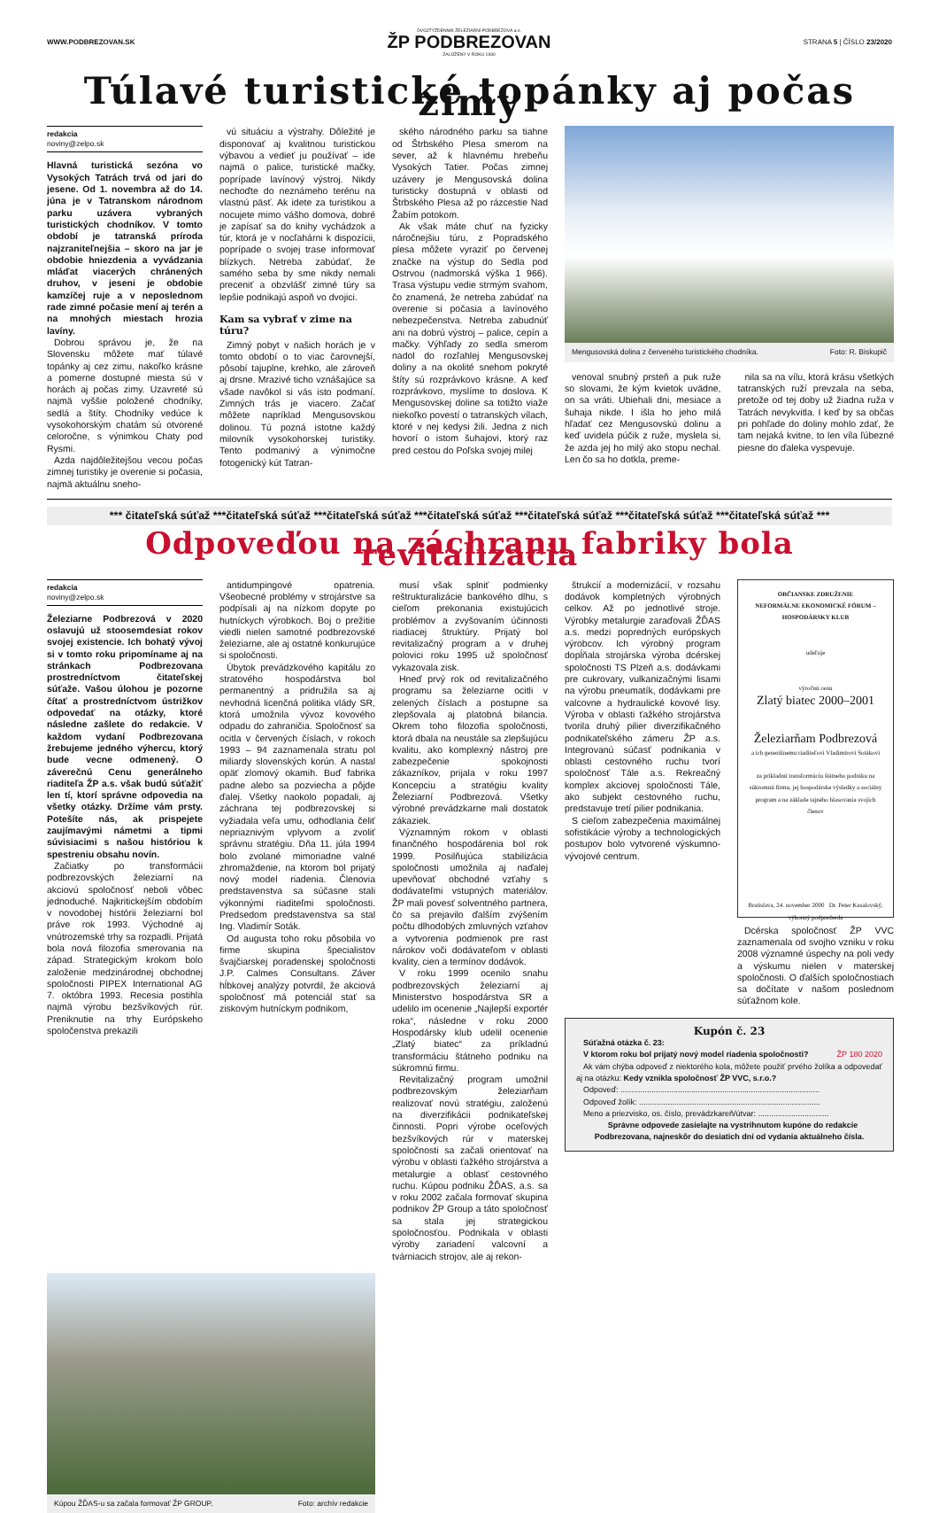WWW.PODBREZOVAN.SK
DVOJTÝŽDENNÍK ŽELEZIARNÍ PODBREZOVÁ a.s.
ŽP PODBREZOVAN
ZALOŽENÝ V ROKU 1930
STRANA 5 | ČÍSLO 23/2020
Túlavé turistické topánky aj počas zimy
redakcia
noviny@zelpo.sk
Hlavná turistická sezóna vo Vysokých Tatrách trvá od jari do jesene. Od 1. novembra až do 14. júna je v Tatranskom národnom parku uzávera vybraných turistických chodníkov. V tomto období je tatranská príroda najzraniteľnejšia – skoro na jar je obdobie hniezdenia a vyvádzania mláďat viacerých chránených druhov, v jeseni je obdobie kamzíčej ruje a v neposlednom rade zimné počasie mení aj terén a na mnohých miestach hrozia lavíny.
Dobrou správou je, že na Slovensku môžete mať túlavé topánky aj cez zimu, nakoľko krásne a pomerne dostupné miesta sú v horách aj počas zimy. Uzavreté sú najmä vyššie položené chodníky, sedlá a štíty. Chodníky vedúce k vysokohorským chatám sú otvorené celoročne, s výnimkou Chaty pod Rysmi.
Azda najdôležitejšou vecou počas zimnej turistiky je overenie si počasia, najmä aktuálnu sneho-
vú situáciu a výstrahy. Dôležité je disponovať aj kvalitnou turistickou výbavou a vedieť ju používať – ide najmä o palice, turistické mačky, poprípade lavínový výstroj. Nikdy nechoďte do neznámeho terénu na vlastnú päsť. Ak idete za turistikou a nocujete mimo vášho domova, dobré je zapísať sa do knihy vychádzok a túr, ktorá je v nocľahárni k dispozícii, poprípade o svojej trase informovať blízkych. Netreba zabúdať, že samého seba by sme nikdy nemali preceniť a obzvlášť zimné túry sa lepšie podnikajú aspoň vo dvojici.
Kam sa vybrať v zime na túru?
Zimný pobyt v našich horách je v tomto období o to viac čarovnejší, pôsobí tajuplne, krehko, ale zároveň aj drsne. Mrazivé ticho vznášajúce sa všade navôkol si vás isto podmaní. Zimných trás je viacero. Začať môžete napríklad Mengusovskou dolinou. Tú pozná istotne každý milovník vysokohorskej turistiky. Tento podmanivý a výnimočne fotogenický kút Tatran-
ského národného parku sa tiahne od Štrbského Plesa smerom na sever, až k hlavnému hrebeňu Vysokých Tatier. Počas zimnej uzávery je Mengusovská dolina turisticky dostupná v oblasti od Štrbského Plesa až po rázcestie Nad Žabím potokom.
Ak však máte chuť na fyzicky náročnejšiu túru, z Popradského plesa môžete vyraziť po červenej značke na výstup do Sedla pod Ostrvou (nadmorská výška 1 966). Trasa výstupu vedie strmým svahom, čo znamená, že netreba zabúdať na overenie si počasia a lavínového nebezpečenstva. Netreba zabudnúť ani na dobrú výstroj – palice, cepín a mačky. Výhľady zo sedla smerom nadol do rozľahlej Mengusovskej doliny a na okolité snehom pokryté štíty sú rozprávkovo krásne. A keď rozprávkovo, myslíme to doslova. K Mengusovskej doline sa totižto viaže niekoľko povestí o tatranských vílach, ktoré v nej kedysi žili. Jedna z nich hovorí o istom šuhajovi, ktorý raz pred cestou do Poľska svojej milej
Mengusovská dolina z červeného turistického chodníka. Foto: R. Biskupič
venoval snubný prsteň a puk ruže so slovami, že kým kvietok uvädne, on sa vráti. Ubiehali dni, mesiace a šuhaja nikde. I išla ho jeho milá hľadať cez Mengusovskú dolinu a keď uvidela púčik z ruže, myslela si, že azda jej ho milý ako stopu nechal. Len čo sa ho dotkla, preme-
nila sa na vílu, ktorá krásu všetkých tatranských ruží prevzala na seba, pretože od tej doby už žiadna ruža v Tatrách nevykvitla. I keď by sa občas pri pohľade do doliny mohlo zdať, že tam nejaká kvitne, to len víla ľúbezné piesne do ďaleka vyspevuje.
*** čitateľská súťaž ***čitateľská súťaž ***čitateľská súťaž ***čitateľská súťaž ***čitateľská súťaž ***čitateľská súťaž ***čitateľská súťaž ***
Odpoveďou na záchranu fabriky bola revitalizácia
redakcia
noviny@zelpo.sk
Železiarne Podbrezová v 2020 oslavujú už stoosemdesiat rokov svojej existencie. Ich bohatý vývoj si v tomto roku pripomíname aj na stránkach Podbrezovana prostredníctvom čitateľskej súťaže. Vašou úlohou je pozorne čítať a prostredníctvom ústrižkov odpovedať na otázky, ktoré následne zašlete do redakcie. V každom vydaní Podbrezovana žrebujeme jedného výhercu, ktorý bude vecne odmenený. O záverečnú Cenu generálneho riaditeľa ŽP a.s. však budú súťažiť len tí, ktorí správne odpovedia na všetky otázky. Držíme vám prsty. Potešíte nás, ak prispejete zaujímavými námetmi a tipmi súvisiacimi s našou históriou k spestreniu obsahu novín.
Začiatky po transformácii podbrezovských železiarní na akciovú spoločnosť neboli vôbec jednoduché. Najkritickejším obdobím v novodobej histórii železiarní bol práve rok 1993. Východné aj vnútrozemské trhy sa rozpadli. Prijatá bola nová filozofia smerovania na západ. Strategickým krokom bolo založenie medzinárodnej obchodnej spoločnosti PIPEX International AG 7. októbra 1993. Recesia postihla najmä výrobu bezšvíkových rúr. Preniknutie na trhy Európskeho spoločenstva prekazili
antidumpingové opatrenia. Všeobecné problémy v strojárstve sa podpísali aj na nízkom dopyte po hutníckych výrobkoch. Boj o prežitie viedli nielen samotné podbrezovské železiarne, ale aj ostatné konkurujúce si spoločnosti.
Úbytok prevádzkového kapitálu zo stratového hospodárstva bol permanentný a pridružila sa aj nevhodná licenčná politika vlády SR, ktorá umožnila vývoz kovového odpadu do zahraničia. Spoločnosť sa ocitla v červených číslach, v rokoch 1993 – 94 zaznamenala stratu pol miliardy slovenských korún. A nastal opäť zlomový okamih. Buď fabrika padne alebo sa pozviecha a pôjde ďalej. Všetky naokolo popadali, aj záchrana tej podbrezovskej si vyžiadala veľa umu, odhodlania čeliť nepriaznivým vplyvom a zvoliť správnu stratégiu. Dňa 11. júla 1994 bolo zvolané mimoriadne valné zhromaždenie, na ktorom bol prijatý nový model riadenia. Členovia predstavenstva sa súčasne stali výkonnými riaditeľmi spoločnosti. Predsedom predstavenstva sa stal Ing. Vladimír Soták.
Od augusta toho roku pôsobila vo firme skupina špecialistov švajčiarskej poradenskej spoločnosti J.P. Calmes Consultans. Záver hĺbkovej analýzy potvrdil, že akciová spoločnosť má potenciál stať sa ziskovým hutníckym podnikom,
musí však splniť podmienky reštrukturalizácie bankového dlhu, s cieľom prekonania existujúcich problémov a zvyšovaním účinnosti riadiacej štruktúry. Prijatý bol revitalizačný program a v druhej polovici roku 1995 už spoločnosť vykazovala zisk.
Hneď prvý rok od revitalizačného programu sa železiarne ocitli v zelených číslach a postupne sa zlepšovala aj platobná bilancia. Okrem toho filozofia spoločnosti, ktorá dbala na neustále sa zlepšujúcu kvalitu, ako komplexný nástroj pre zabezpečenie spokojnosti zákazníkov, prijala v roku 1997 Koncepciu a stratégiu kvality Železiarní Podbrezová. Všetky výrobné prevádzkarne mali dostatok zákaziek.
Významným rokom v oblasti finančného hospodárenia bol rok 1999. Posilňujúca stabilizácia spoločnosti umožnila aj naďalej upevňovať obchodné vzťahy s dodávateľmi vstupných materiálov. ŽP mali povesť solventného partnera, čo sa prejavilo ďalším zvýšením počtu dlhodobých zmluvných vzťahov a vytvorenia podmienok pre rast nárokov voči dodávateľom v oblasti kvality, cien a termínov dodávok.
V roku 1999 ocenilo snahu podbrezovských železiarní aj Ministerstvo hospodárstva SR a udelilo im ocenenie „Najlepší exportér roka“, následne v roku 2000 Hospodársky klub udelil ocenenie „Zlatý biatec“ za príkladnú transformáciu štátneho podniku na súkromnú firmu.
Revitalizačný program umožnil podbrezovským železiarňam realizovať novú stratégiu, založenú na diverzifikácii podnikateľskej činnosti. Popri výrobe oceľových bezšvíkových rúr v materskej spoločnosti sa začali orientovať na výrobu v oblasti ťažkého strojárstva a metalurgie a oblasť cestovného ruchu. Kúpou podniku ŽĎAS, a.s. sa v roku 2002 začala formovať skupina podnikov ŽP Group a táto spoločnosť sa stala jej strategickou spoločnosťou. Podnikala v oblasti výroby zariadení valcovní a tvárniacich strojov, ale aj rekon-
štrukcií a modernizácií, v rozsahu dodávok kompletných výrobných celkov. Až po jednotlivé stroje. Výrobky metalurgie zaraďovali ŽĎAS a.s. medzi popredných európskych výrobcov. Ich výrobný program dopĺňala strojárska výroba dcérskej spoločnosti TS Plzeň a.s. dodávkami pre cukrovary, vulkanizačnými lisami na výrobu pneumatík, dodávkami pre valcovne a hydraulické kovové lisy. Výroba v oblasti ťažkého strojárstva tvorila druhý pilier diverzifikačného podnikateľského zámeru ŽP a.s. Integrovanú súčasť podnikania v oblasti cestovného ruchu tvorí spoločnosť Tále a.s. Rekreačný komplex akciovej spoločnosti Tále, ako subjekt cestovného ruchu, predstavuje tretí pilier podnikania.
S cieľom zabezpečenia maximálnej sofistikácie výroby a technologických postupov bolo vytvorené výskumno-vývojové centrum.
OBČIANSKE ZDRUŽENIE
NEFORMÁLNE EKONOMICKÉ FÓRUM – HOSPODÁRSKY KLUB
udeľuje
výročnú cenu
Zlatý biatec 2000–2001
Železiarňam Podbrezová
a ich generálnemu riaditeľovi Vladimírovi Sotákovi
za príkladnú transformáciu štátneho podniku na súkromnú firmu, jej hospodárske výsledky a sociálny program a na základe tajného hlasovania svojich členov
Bratislava, 24. november 2000 Dr. Peter Kasalovský, výkonný podpredseda
Dcérska spoločnosť ŽP VVC zaznamenala od svojho vzniku v roku 2008 významné úspechy na poli vedy a výskumu nielen v materskej spoločnosti. O ďalších spoločnostiach sa dočítate v našom poslednom súťažnom kole.
Kupón č. 23
Súťažná otázka č. 23:
V ktorom roku bol prijatý nový model riadenia spoločnosti? ŽP 180 2020
Ak vám chýba odpoveď z niektorého kola, môžete použiť prvého žolíka a odpovedať aj na otázku: Kedy vznikla spoločnosť ŽP VVC, s.r.o.?
Odpoveď: ..........................................................................................
Odpoveď žolík: ..................................................................................
Meno a priezvisko, os. číslo, prevádzkareň/útvar: ................................
Správne odpovede zasielajte na vystrihnutom kupóne do redakcie Podbrezovana, najneskôr do desiatich dní od vydania aktuálneho čísla.
Kúpou ŽĎAS-u sa začala formovať ŽP GROUP. Foto: archív redakcie